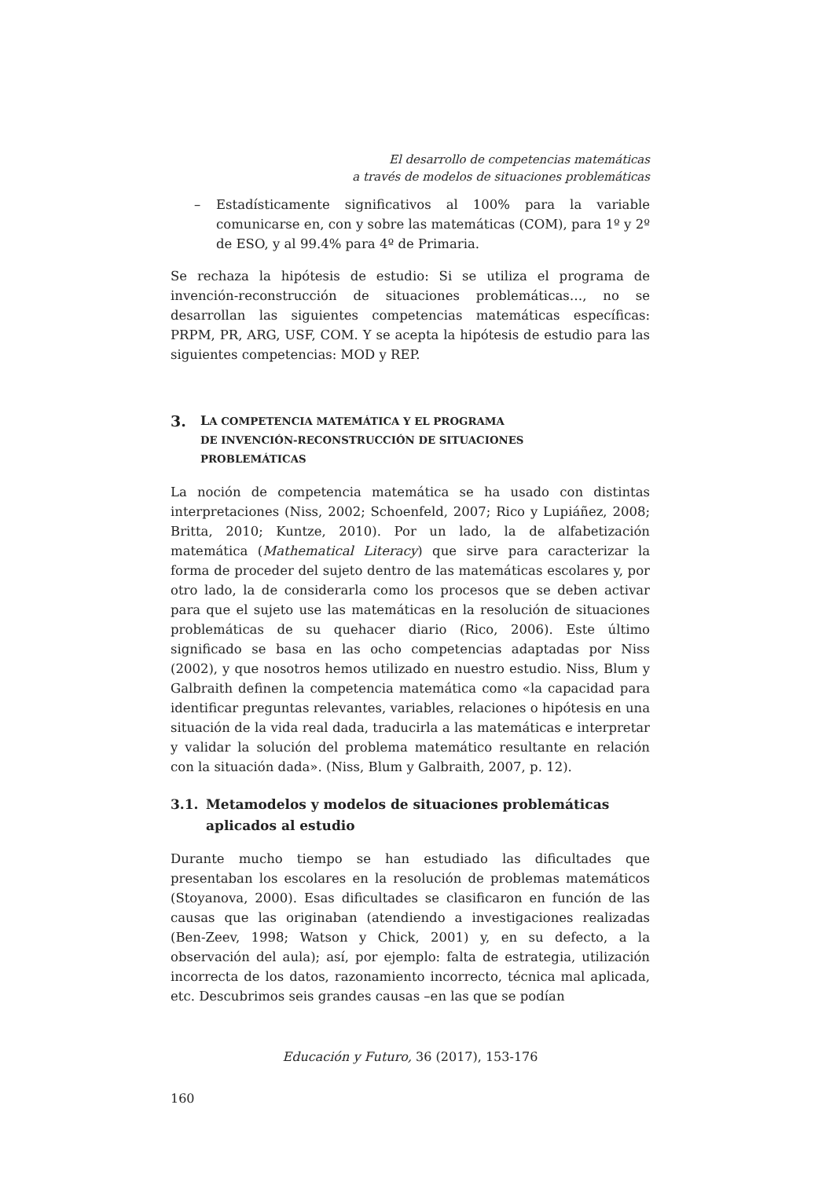El desarrollo de competencias matemáticas
a través de modelos de situaciones problemáticas
– Estadísticamente significativos al 100% para la variable comunicarse en, con y sobre las matemáticas (COM), para 1º y 2º de ESO, y al 99.4% para 4º de Primaria.
Se rechaza la hipótesis de estudio: Si se utiliza el programa de invención-reconstrucción de situaciones problemáticas…, no se desarrollan las siguientes competencias matemáticas específicas: PRPM, PR, ARG, USF, COM. Y se acepta la hipótesis de estudio para las siguientes competencias: MOD y REP.
3. LA COMPETENCIA MATEMÁTICA Y EL PROGRAMA
DE INVENCIÓN-RECONSTRUCCIÓN DE SITUACIONES
PROBLEMÁTICAS
La noción de competencia matemática se ha usado con distintas interpretaciones (Niss, 2002; Schoenfeld, 2007; Rico y Lupiáñez, 2008; Britta, 2010; Kuntze, 2010). Por un lado, la de alfabetización matemática (Mathematical Literacy) que sirve para caracterizar la forma de proceder del sujeto dentro de las matemáticas escolares y, por otro lado, la de considerarla como los procesos que se deben activar para que el sujeto use las matemáticas en la resolución de situaciones problemáticas de su quehacer diario (Rico, 2006). Este último significado se basa en las ocho competencias adaptadas por Niss (2002), y que nosotros hemos utilizado en nuestro estudio. Niss, Blum y Galbraith definen la competencia matemática como «la capacidad para identificar preguntas relevantes, variables, relaciones o hipótesis en una situación de la vida real dada, traducirla a las matemáticas e interpretar y validar la solución del problema matemático resultante en relación con la situación dada». (Niss, Blum y Galbraith, 2007, p. 12).
3.1. Metamodelos y modelos de situaciones problemáticas aplicados al estudio
Durante mucho tiempo se han estudiado las dificultades que presentaban los escolares en la resolución de problemas matemáticos (Stoyanova, 2000). Esas dificultades se clasificaron en función de las causas que las originaban (atendiendo a investigaciones realizadas (Ben-Zeev, 1998; Watson y Chick, 2001) y, en su defecto, a la observación del aula); así, por ejemplo: falta de estrategia, utilización incorrecta de los datos, razonamiento incorrecto, técnica mal aplicada, etc. Descubrimos seis grandes causas –en las que se podían
Educación y Futuro, 36 (2017), 153-176
160